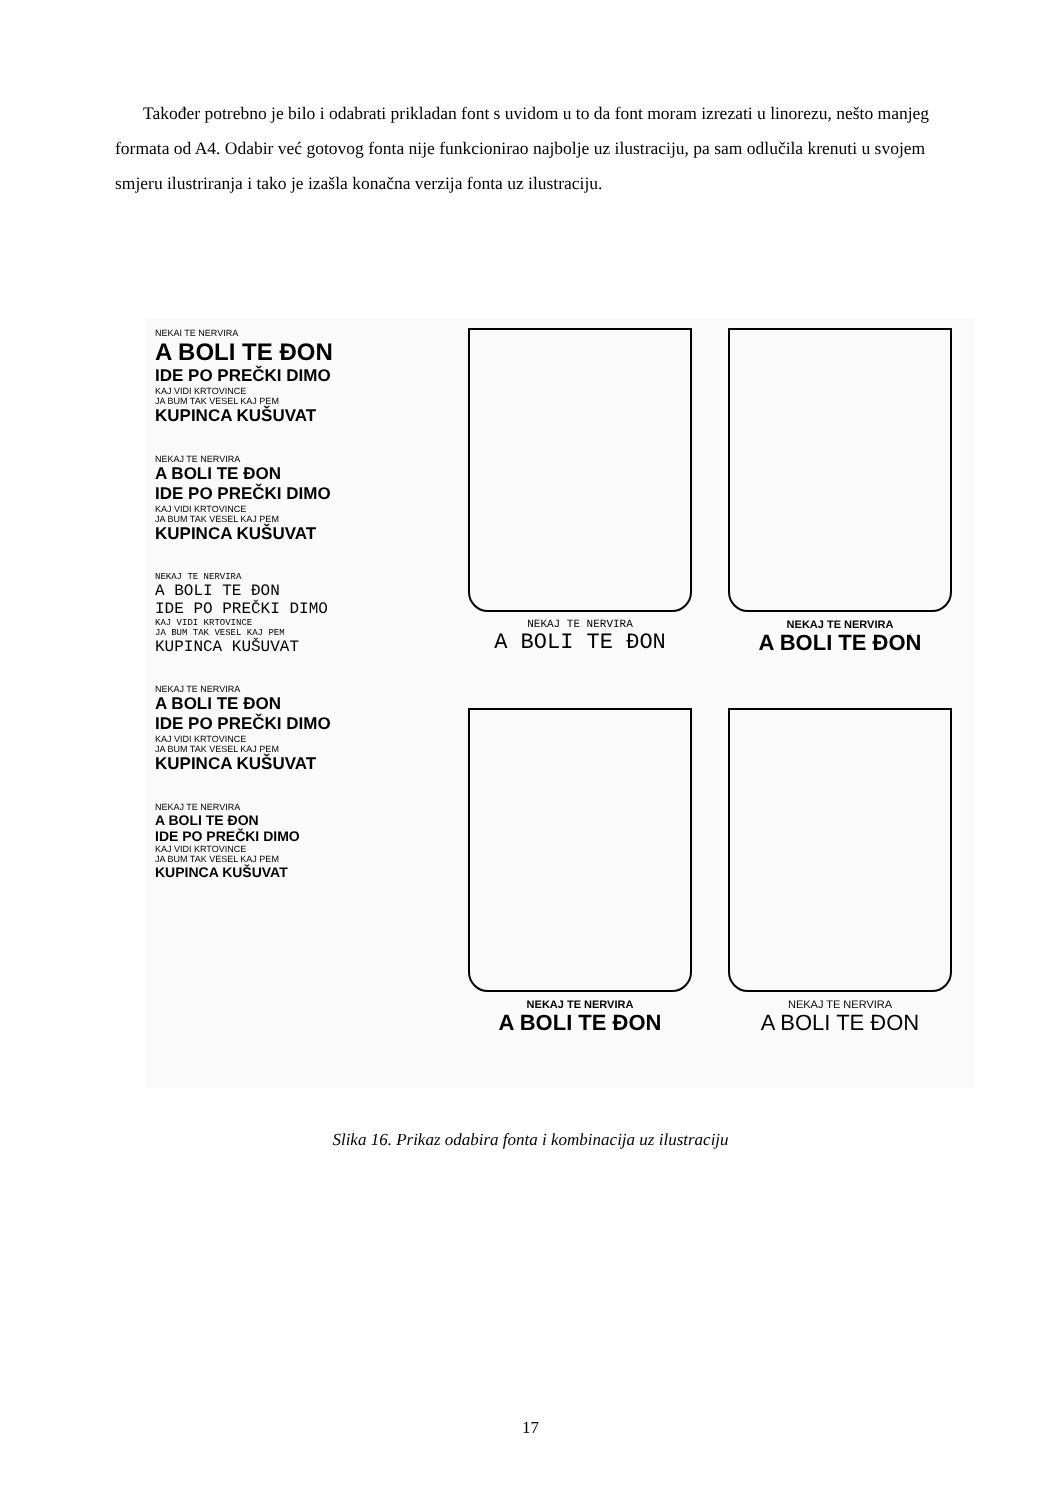Također potrebno je bilo i odabrati prikladan font s uvidom u to da font moram izrezati u linorezu, nešto manjeg formata od A4. Odabir već gotovog fonta nije funkcionirao najbolje uz ilustraciju, pa sam odlučila krenuti u svojem smjeru ilustriranja i tako je izašla konačna verzija fonta uz ilustraciju.
NEKAI TE NERVIRA
A BOLI TE ĐON
IDE PO PREČKI DIMO
KAJ VIDI KRTOVINCE
JA BUM TAK VESEL KAJ PEM
KUPINCA KUŠUVAT
NEKAJ TE NERVIRA
A BOLI TE ĐON
IDE PO PREČKI DIMO
KAJ VIDI KRTOVINCE
JA BUM TAK VESEL KAJ PEM
KUPINCA KUŠUVAT
NEKAJ TE NERVIRA
A BOLI TE ĐON
IDE PO PREČKI DIMO
KAJ VIDI KRTOVINCE
JA BUM TAK VESEL KAJ PEM
KUPINCA KUŠUVAT
NEKAJ TE NERVIRA
A BOLI TE ĐON
IDE PO PREČKI DIMO
KAJ VIDI KRTOVINCE
JA BUM TAK VESEL KAJ PEM
KUPINCA KUŠUVAT
NEKAJ TE NERVIRA
A BOLI TE ĐON
IDE PO PREČKI DIMO
KAJ VIDI KRTOVINCE
JA BUM TAK VESEL KAJ PEM
KUPINCA KUŠUVAT
NEKAJ TE NERVIRA
A BOLI TE ĐON
NEKAJ TE NERVIRA
A BOLI TE ĐON
NEKAJ TE NERVIRA
A BOLI TE ĐON
NEKAJ TE NERVIRA
A BOLI TE ĐON
Slika 16. Prikaz odabira fonta i kombinacija uz ilustraciju
17